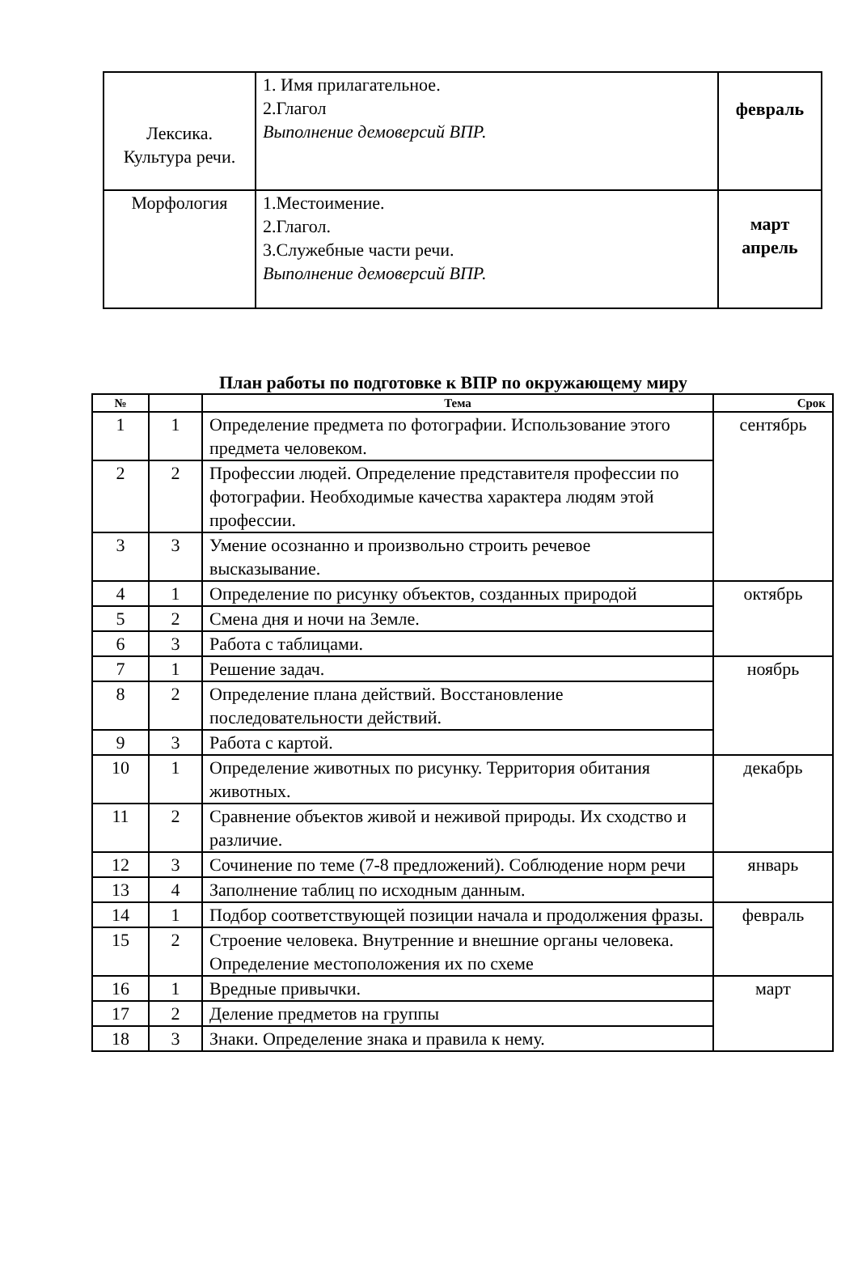| Лексика. Культура речи. | 1. Имя прилагательное. 2.Глагол Выполнение демоверсий ВПР. | февраль |
| Морфология | 1.Местоимение. 2.Глагол. 3.Служебные части речи. Выполнение демоверсий ВПР. | март апрель |
План работы по подготовке к ВПР по окружающему миру
| № | | Тема | Срок |
| --- | --- | --- | --- |
| 1 | 1 | Определение предмета по фотографии. Использование этого предмета человеком. | сентябрь |
| 2 | 2 | Профессии людей. Определение представителя профессии по фотографии. Необходимые качества характера людям этой профессии. | |
| 3 | 3 | Умение осознанно и произвольно строить речевое высказывание. | |
| 4 | 1 | Определение по рисунку объектов, созданных природой | октябрь |
| 5 | 2 | Смена дня и ночи на Земле. | |
| 6 | 3 | Работа с таблицами. | |
| 7 | 1 | Решение задач. | ноябрь |
| 8 | 2 | Определение плана действий. Восстановление последовательности действий. | |
| 9 | 3 | Работа с картой. | |
| 10 | 1 | Определение животных по рисунку. Территория обитания животных. | декабрь |
| 11 | 2 | Сравнение объектов живой и неживой природы. Их сходство и различие. | |
| 12 | 3 | Сочинение по теме (7-8 предложений). Соблюдение норм речи | январь |
| 13 | 4 | Заполнение таблиц по исходным данным. | |
| 14 | 1 | Подбор соответствующей позиции начала и продолжения фразы. | февраль |
| 15 | 2 | Строение человека. Внутренние и внешние органы человека. Определение местоположения их по схеме | |
| 16 | 1 | Вредные привычки. | март |
| 17 | 2 | Деление предметов на группы | |
| 18 | 3 | Знаки. Определение знака и правила к нему. | |